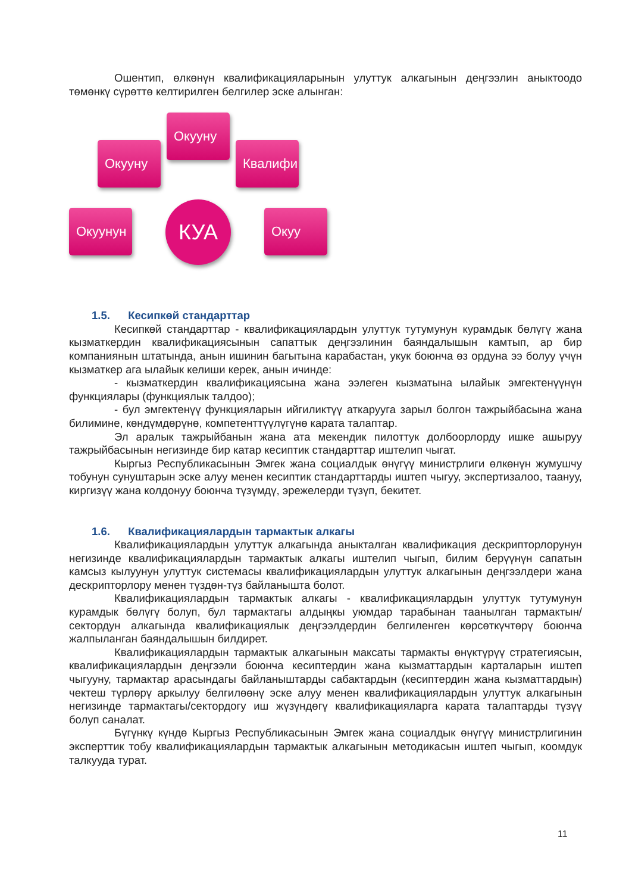Ошентип, өлкөнүн квалификацияларынын улуттук алкагынын деңгээлин аныктоодо төмөнкү сүрөттө келтирилген белгилер эске алынган:
Окууну
Окууну Квалифи
Окуунун КУА Окуу
1.5. Кесипкөй стандарттар
Кесипкөй стандарттар - квалификациялардын улуттук тутумунун курамдык бөлүгү жана кызматкердин квалификациясынын сапаттык деңгээлинин баяндалышын камтып, ар бир компаниянын штатында, анын ишинин багытына карабастан, укук боюнча өз ордуна ээ болуу үчүн кызматкер ага ылайык келиши керек, анын ичинде:
- кызматкердин квалификациясына жана ээлеген кызматына ылайык эмгектенүүнүн функциялары (функциялык талдоо);
- бул эмгектенүү функцияларын ийгиликтүү аткарууга зарыл болгон тажрыйбасына жана билимине, көндүмдөрүнө, компетенттүүлүгүнө карата талаптар.
Эл аралык тажрыйбанын жана ата мекендик пилоттук долбоорлорду ишке ашыруу тажрыйбасынын негизинде бир катар кесиптик стандарттар иштелип чыгат.
Кыргыз Республикасынын Эмгек жана социалдык өнүгүү министрлиги өлкөнүн жумушчу тобунун сунуштарын эске алуу менен кесиптик стандарттарды иштеп чыгуу, экспертизалоо, таануу, киргизүү жана колдонуу боюнча түзүмдү, эрежелерди түзүп, бекитет.
1.6. Квалификациялардын тармактык алкагы
Квалификациялардын улуттук алкагында аныкталган квалификация дескрипторлорунун негизинде квалификациялардын тармактык алкагы иштелип чыгып, билим берүүнүн сапатын камсыз кылуунун улуттук системасы квалификациялардын улуттук алкагынын деңгээлдери жана дескрипторлору менен түздөн-түз байланышта болот.
Квалификациялардын тармактык алкагы - квалификациялардын улуттук тутумунун курамдык бөлүгү болуп, бул тармактагы алдыңкы уюмдар тарабынан таанылган тармактын/сектордун алкагында квалификациялык деңгээлдердин белгиленген көрсөткүчтөрү боюнча жалпыланган баяндалышын билдирет.
Квалификациялардын тармактык алкагынын максаты тармакты өнүктүрүү стратегиясын, квалификациялардын деңгээли боюнча кесиптердин жана кызматтардын карталарын иштеп чыгууну, тармактар арасындагы байланыштарды сабактардын (кесиптердин жана кызматтардын) чектеш түрлөрү аркылуу белгилөөнү эске алуу менен квалификациялардын улуттук алкагынын негизинде тармактагы/сектордогу иш жүзүндөгү квалификацияларга карата талаптарды түзүү болуп саналат.
Бүгүнкү күндө Кыргыз Республикасынын Эмгек жана социалдык өнүгүү министрлигинин эксперттик тобу квалификациялардын тармактык алкагынын методикасын иштеп чыгып, коомдук талкууда турат.
11